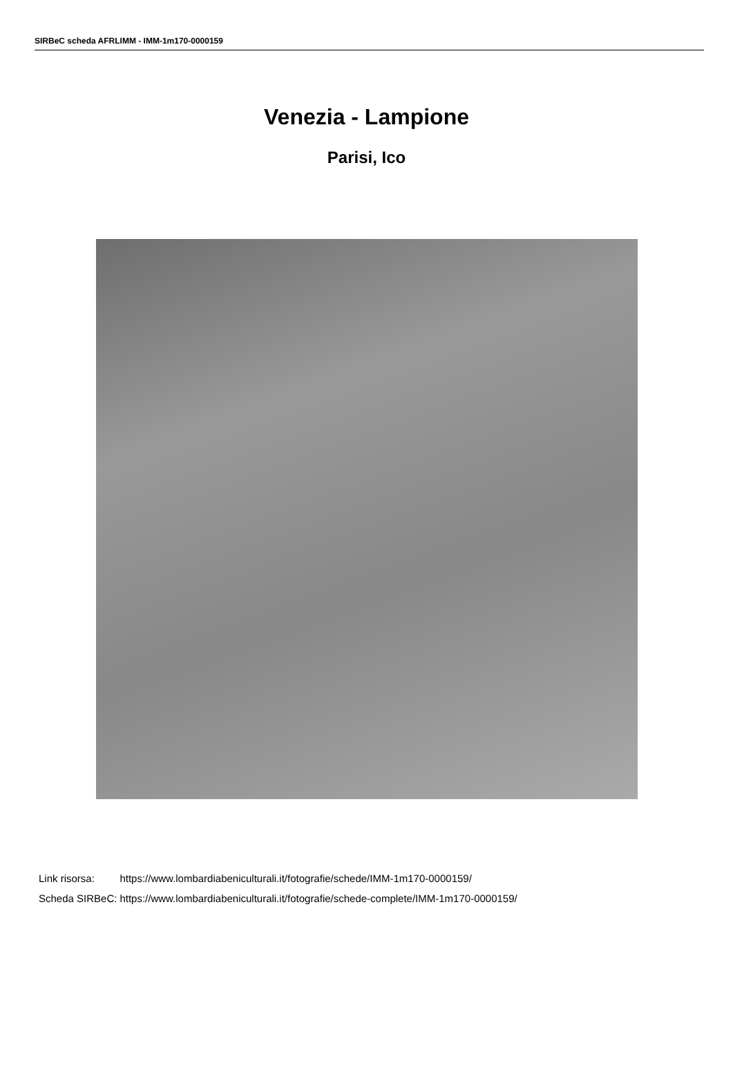SIRBeC scheda AFRLIMM - IMM-1m170-0000159
Venezia - Lampione
Parisi, Ico
| Link risorsa: | https://www.lombardiabeniculturali.it/fotografie/schede/IMM-1m170-0000159/ |
| Scheda SIRBeC: | https://www.lombardiabeniculturali.it/fotografie/schede-complete/IMM-1m170-0000159/ |